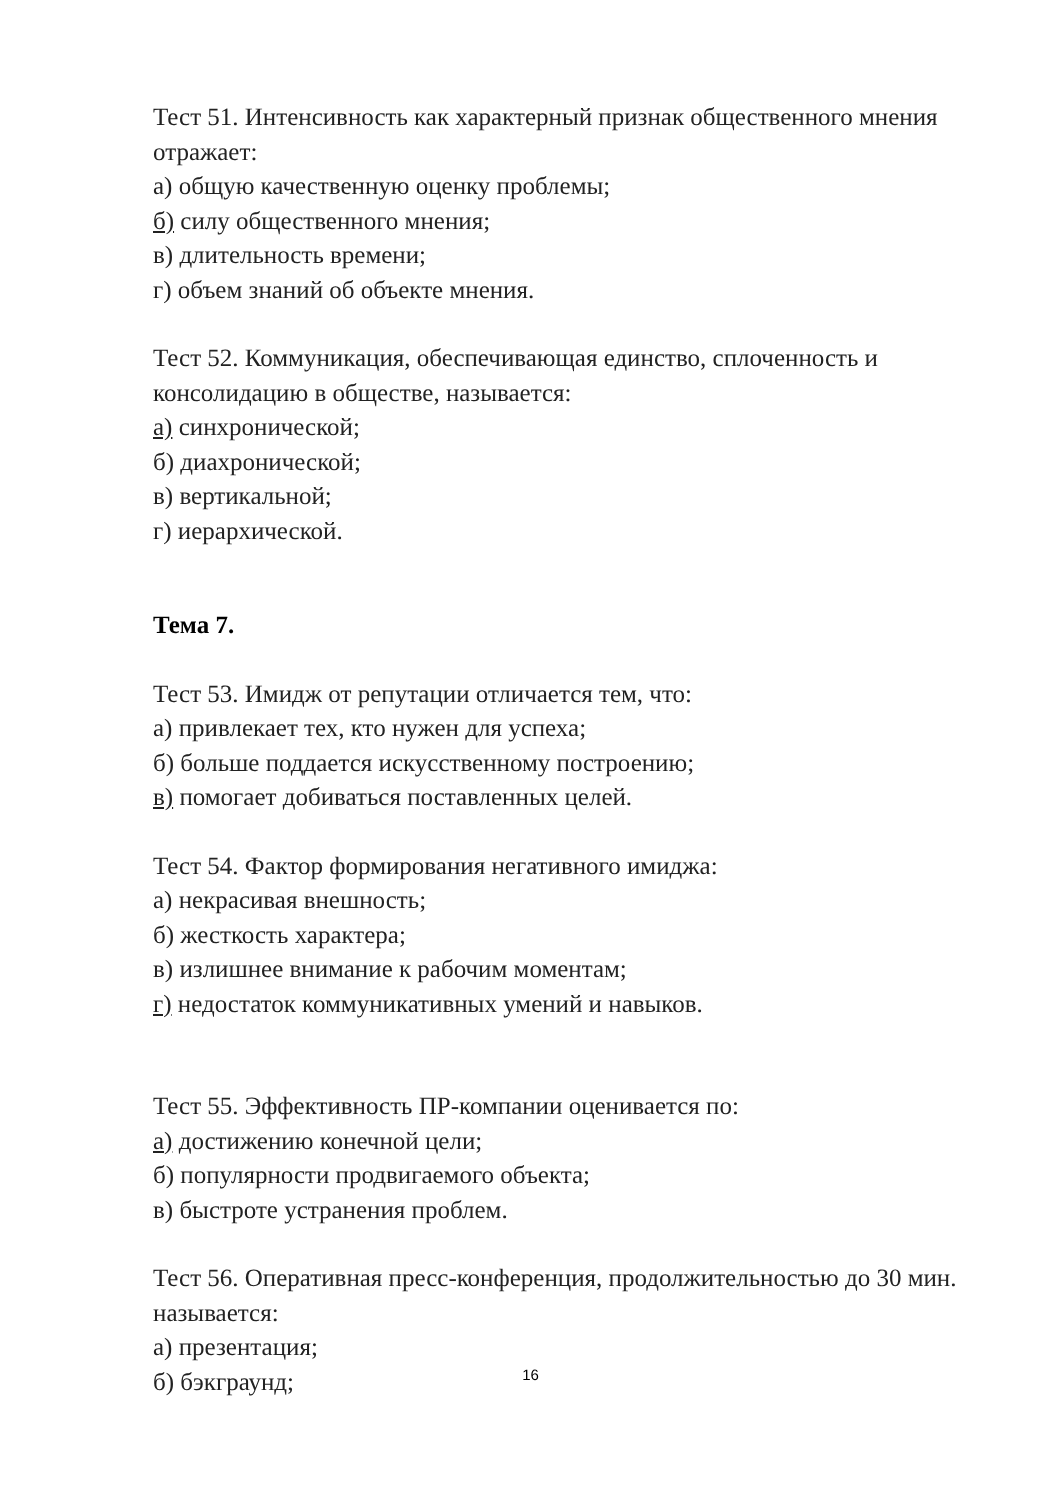Тест 51. Интенсивность как характерный признак общественного мнения отражает:
а) общую качественную оценку проблемы;
б) силу общественного мнения;
в) длительность времени;
г) объем знаний об объекте мнения.
Тест 52. Коммуникация, обеспечивающая единство, сплоченность и консолидацию в обществе, называется:
а) синхронической;
б) диахронической;
в) вертикальной;
г) иерархической.
Тема 7.
Тест 53. Имидж от репутации отличается тем, что:
а) привлекает тех, кто нужен для успеха;
б) больше поддается искусственному построению;
в) помогает добиваться поставленных целей.
Тест 54. Фактор формирования негативного имиджа:
а) некрасивая внешность;
б) жесткость характера;
в) излишнее внимание к рабочим моментам;
г) недостаток коммуникативных умений и навыков.
Тест 55. Эффективность ПР-компании оценивается по:
а) достижению конечной цели;
б) популярности продвигаемого объекта;
в) быстроте устранения проблем.
Тест 56. Оперативная пресс-конференция, продолжительностью до 30 мин. называется:
а) презентация;
б) бэкграунд;
16